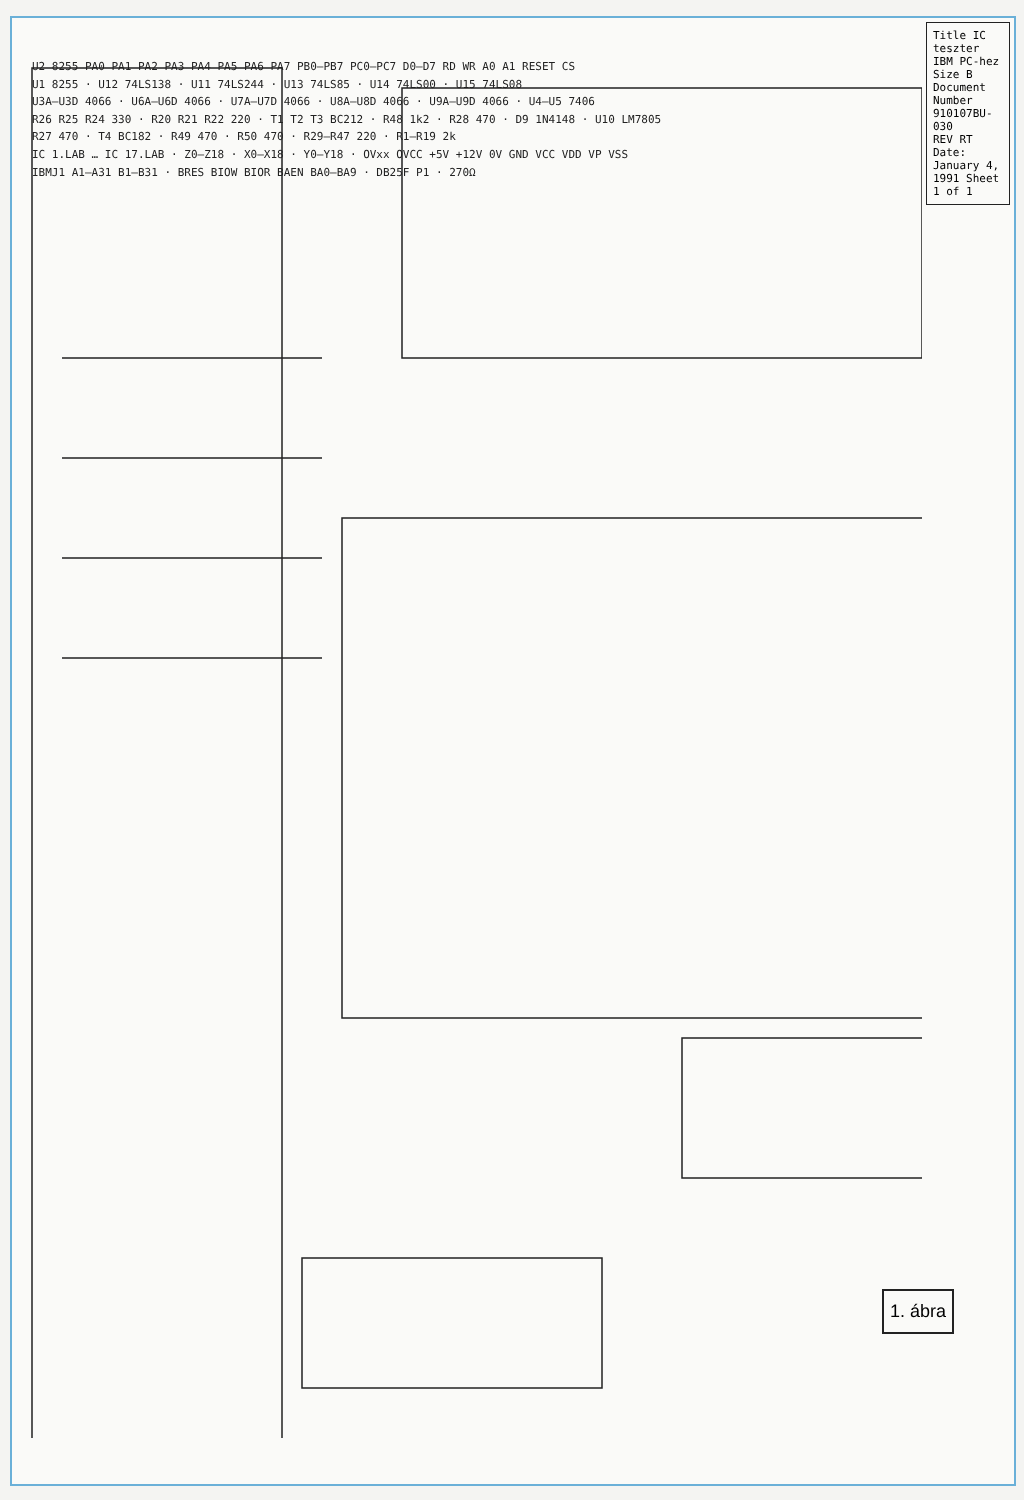Title IC teszter IBM PC-hez
Size B
Document Number 910107BU-030
REV RT
Date: January 4, 1991 Sheet 1 of 1
U2 8255 PA0 PA1 PA2 PA3 PA4 PA5 PA6 PA7 PB0–PB7 PC0–PC7 D0–D7 RD WR A0 A1 RESET CS
U1 8255 · U12 74LS138 · U11 74LS244 · U13 74LS85 · U14 74LS00 · U15 74LS08
U3A–U3D 4066 · U6A–U6D 4066 · U7A–U7D 4066 · U8A–U8D 4066 · U9A–U9D 4066 · U4–U5 7406
R26 R25 R24 330 · R20 R21 R22 220 · T1 T2 T3 BC212 · R48 1k2 · R28 470 · D9 1N4148 · U10 LM7805
R27 470 · T4 BC182 · R49 470 · R50 470 · R29–R47 220 · R1–R19 2k
IC 1.LAB … IC 17.LAB · Z0–Z18 · X0–X18 · Y0–Y18 · OVxx OVCC +5V +12V 0V GND VCC VDD VP VSS
IBMJ1 A1–A31 B1–B31 · BRES BIOW BIOR BAEN BA0–BA9 · DB25F P1 · 270Ω
1. ábra